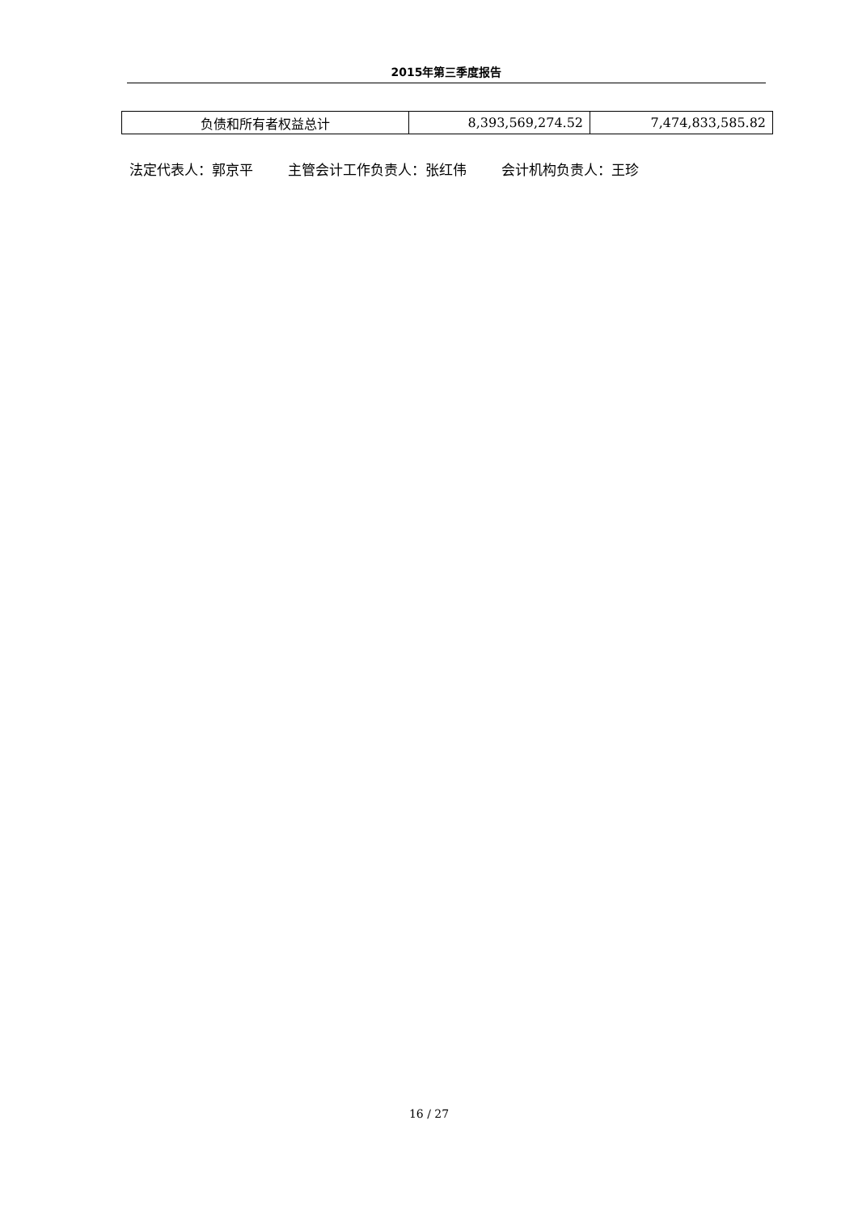2015年第三季度报告
| 负债和所有者权益总计 | 8,393,569,274.52 | 7,474,833,585.82 |
法定代表人：郭京平 主管会计工作负责人：张红伟 会计机构负责人：王珍
16 / 27